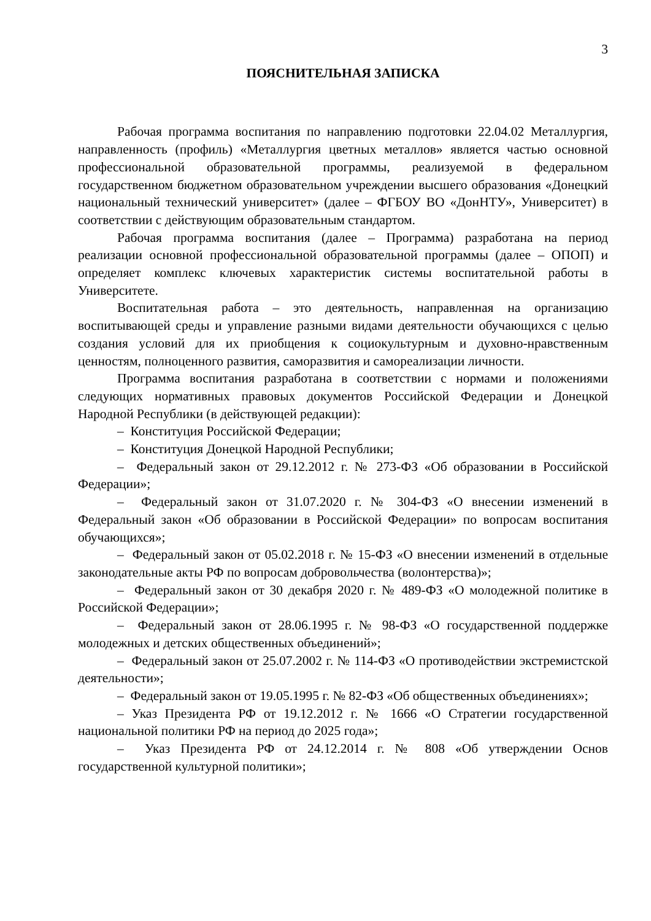3
ПОЯСНИТЕЛЬНАЯ ЗАПИСКА
Рабочая программа воспитания по направлению подготовки 22.04.02 Металлургия, направленность (профиль) «Металлургия цветных металлов» является частью основной профессиональной образовательной программы, реализуемой в федеральном государственном бюджетном образовательном учреждении высшего образования «Донецкий национальный технический университет» (далее – ФГБОУ ВО «ДонНТУ», Университет) в соответствии с действующим образовательным стандартом.
Рабочая программа воспитания (далее – Программа) разработана на период реализации основной профессиональной образовательной программы (далее – ОПОП) и определяет комплекс ключевых характеристик системы воспитательной работы в Университете.
Воспитательная работа – это деятельность, направленная на организацию воспитывающей среды и управление разными видами деятельности обучающихся с целью создания условий для их приобщения к социокультурным и духовно-нравственным ценностям, полноценного развития, саморазвития и самореализации личности.
Программа воспитания разработана в соответствии с нормами и положениями следующих нормативных правовых документов Российской Федерации и Донецкой Народной Республики (в действующей редакции):
– Конституция Российской Федерации;
– Конституция Донецкой Народной Республики;
– Федеральный закон от 29.12.2012 г. № 273-ФЗ «Об образовании в Российской Федерации»;
– Федеральный закон от 31.07.2020 г. № 304-ФЗ «О внесении изменений в Федеральный закон «Об образовании в Российской Федерации» по вопросам воспитания обучающихся»;
– Федеральный закон от 05.02.2018 г. № 15-ФЗ «О внесении изменений в отдельные законодательные акты РФ по вопросам добровольчества (волонтерства)»;
– Федеральный закон от 30 декабря 2020 г. № 489-ФЗ «О молодежной политике в Российской Федерации»;
– Федеральный закон от 28.06.1995 г. № 98-ФЗ «О государственной поддержке молодежных и детских общественных объединений»;
– Федеральный закон от 25.07.2002 г. № 114-ФЗ «О противодействии экстремистской деятельности»;
– Федеральный закон от 19.05.1995 г. № 82-ФЗ «Об общественных объединениях»;
– Указ Президента РФ от 19.12.2012 г. № 1666 «О Стратегии государственной национальной политики РФ на период до 2025 года»;
– Указ Президента РФ от 24.12.2014 г. № 808 «Об утверждении Основ государственной культурной политики»;